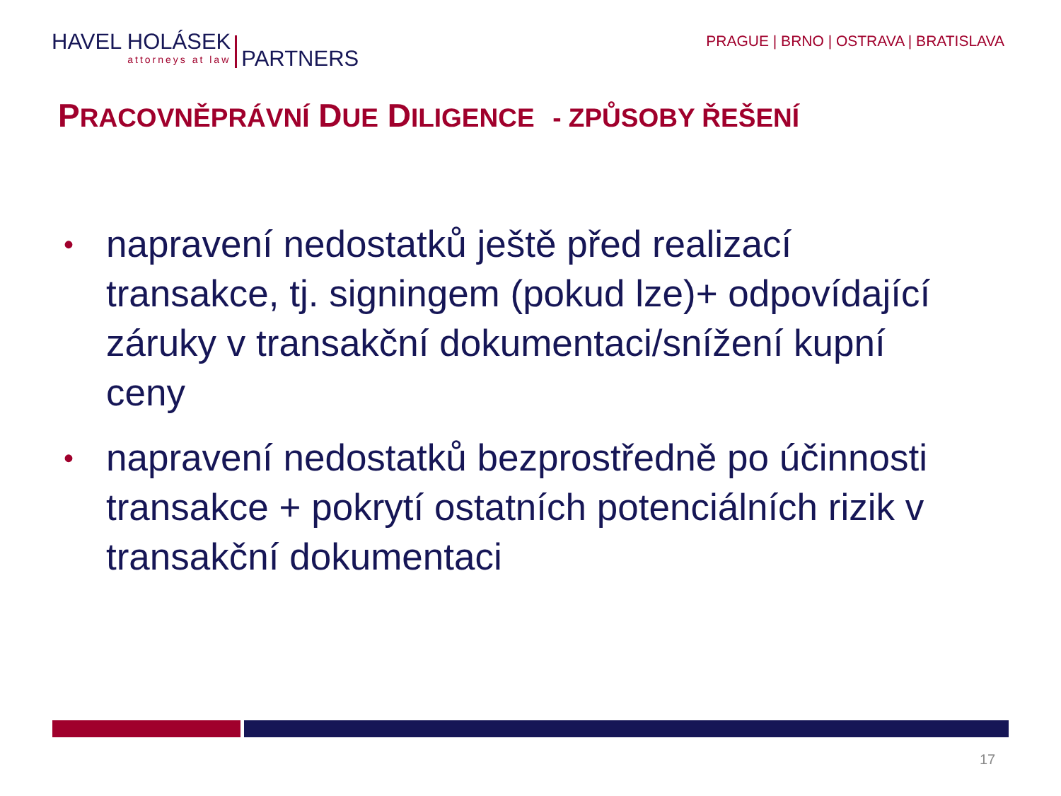HAVEL HOLÁSEK
attorneys at law
PARTNERS
PRAGUE | BRNO | OSTRAVA | BRATISLAVA
PRACOVNĚPRÁVNÍ DUE DILIGENCE - ZPŮSOBY ŘEŠENÍ
• napravení nedostatků ještě před realizací transakce, tj. signingem (pokud lze)+ odpovídající záruky v transakční dokumentaci/snížení kupní ceny
• napravení nedostatků bezprostředně po účinnosti transakce + pokrytí ostatních potenciálních rizik v transakční dokumentaci
17